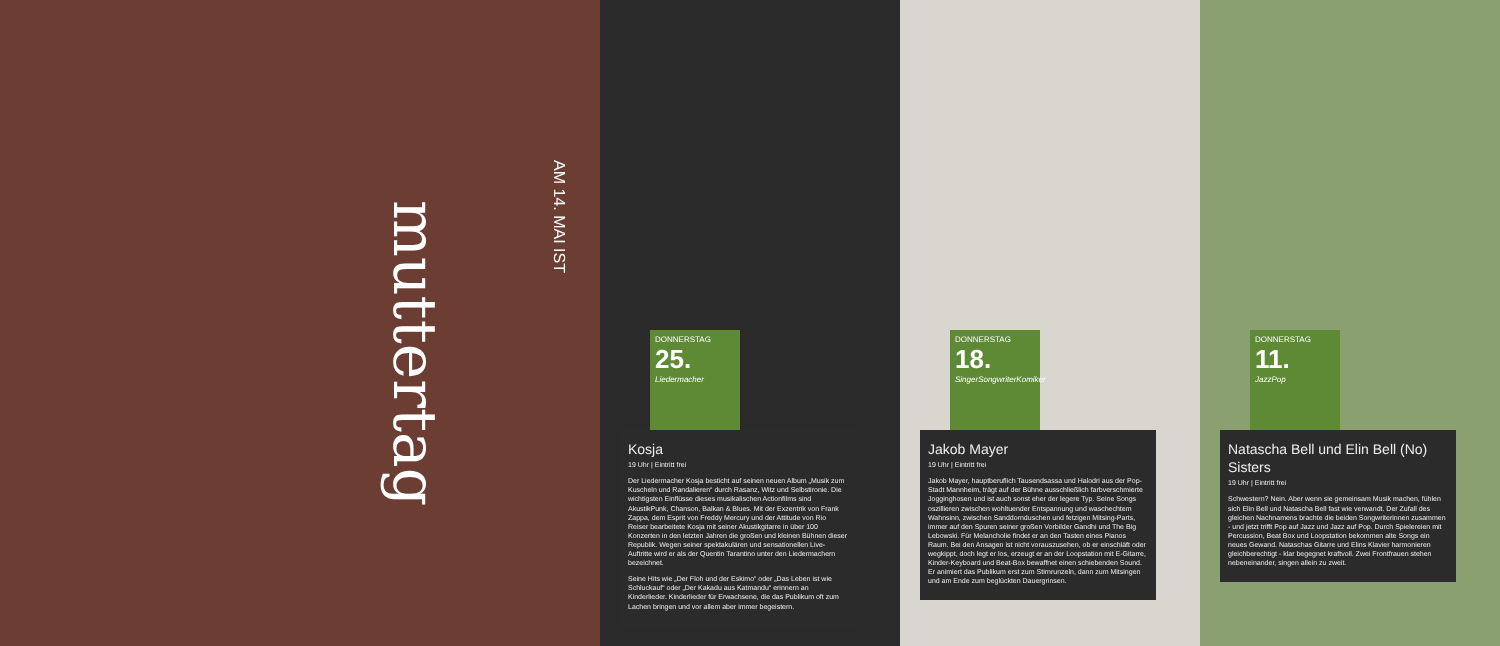AM 14. MAI IST
muttertag
DONNERSTAG
25.
Liedermacher
Kosja
19 Uhr | Eintritt frei
Der Liedermacher Kosja besticht auf seinen neuen Album „Musik zum Kuscheln und Randalieren“ durch Rasanz, Witz und Selbstironie. Die wichtigsten Einflüsse dieses musikalischen Actionfilms sind AkustikPunk, Chanson, Balkan & Blues. Mit der Exzentrik von Frank Zappa, dem Esprit von Freddy Mercury und der Attitude von Rio Reiser bearbeitete Kosja mit seiner Akustikgitarre in über 100 Konzerten in den letzten Jahren die großen und kleinen Bühnen dieser Republik. Wegen seiner spektakulären und sensationellen Live-Auftritte wird er als der Quentin Tarantino unter den Liedermachern bezeichnet.
Seine Hits wie „Der Floh und der Eskimo“ oder „Das Leben ist wie Schluckauf“ oder „Der Kakadu aus Katmandu“ erinnern an Kinderlieder. Kinderlieder für Erwachsene, die das Publikum oft zum Lachen bringen und vor allem aber immer begeistern.
DONNERSTAG
18.
SingerSongwriterKomiker
Jakob Mayer
19 Uhr | Eintritt frei
Jakob Mayer, hauptberuflich Tausendsassa und Halodri aus der Pop-Stadt Mannheim, trägt auf der Bühne ausschließlich farbverschmierte Jogginghosen und ist auch sonst eher der legere Typ. Seine Songs oszillieren zwischen wohltuender Entspannung und waschechtem Wahnsinn, zwischen Sanddornduschen und fetzigen Mitsing-Parts, immer auf den Spuren seiner großen Vorbilder Gandhi und The Big Lebowski. Für Melancholie findet er an den Tasten eines Pianos Raum. Bei den Ansagen ist nicht vorauszusehen, ob er einschläft oder wegkippt, doch legt er los, erzeugt er an der Loopstation mit E-Gitarre, Kinder-Keyboard und Beat-Box bewaffnet einen schiebenden Sound. Er animiert das Publikum erst zum Stirnrunzeln, dann zum Mitsingen und am Ende zum beglückten Dauergrinsen.
DONNERSTAG
11.
JazzPop
Natascha Bell und Elin Bell (No) Sisters
19 Uhr | Eintritt frei
Schwestern? Nein. Aber wenn sie gemeinsam Musik machen, fühlen sich Elin Bell und Natascha Bell fast wie verwandt. Der Zufall des gleichen Nachnamens brachte die beiden Songwriterinnen zusammen - und jetzt trifft Pop auf Jazz und Jazz auf Pop. Durch Spielereien mit Percussion, Beat Box und Loopstation bekommen alte Songs ein neues Gewand. Nataschas Gitarre und Elins Klavier harmonieren gleichberechtigt - klar begegnet kraftvoll. Zwei Frontfrauen stehen nebeneinander, singen allein zu zweit.